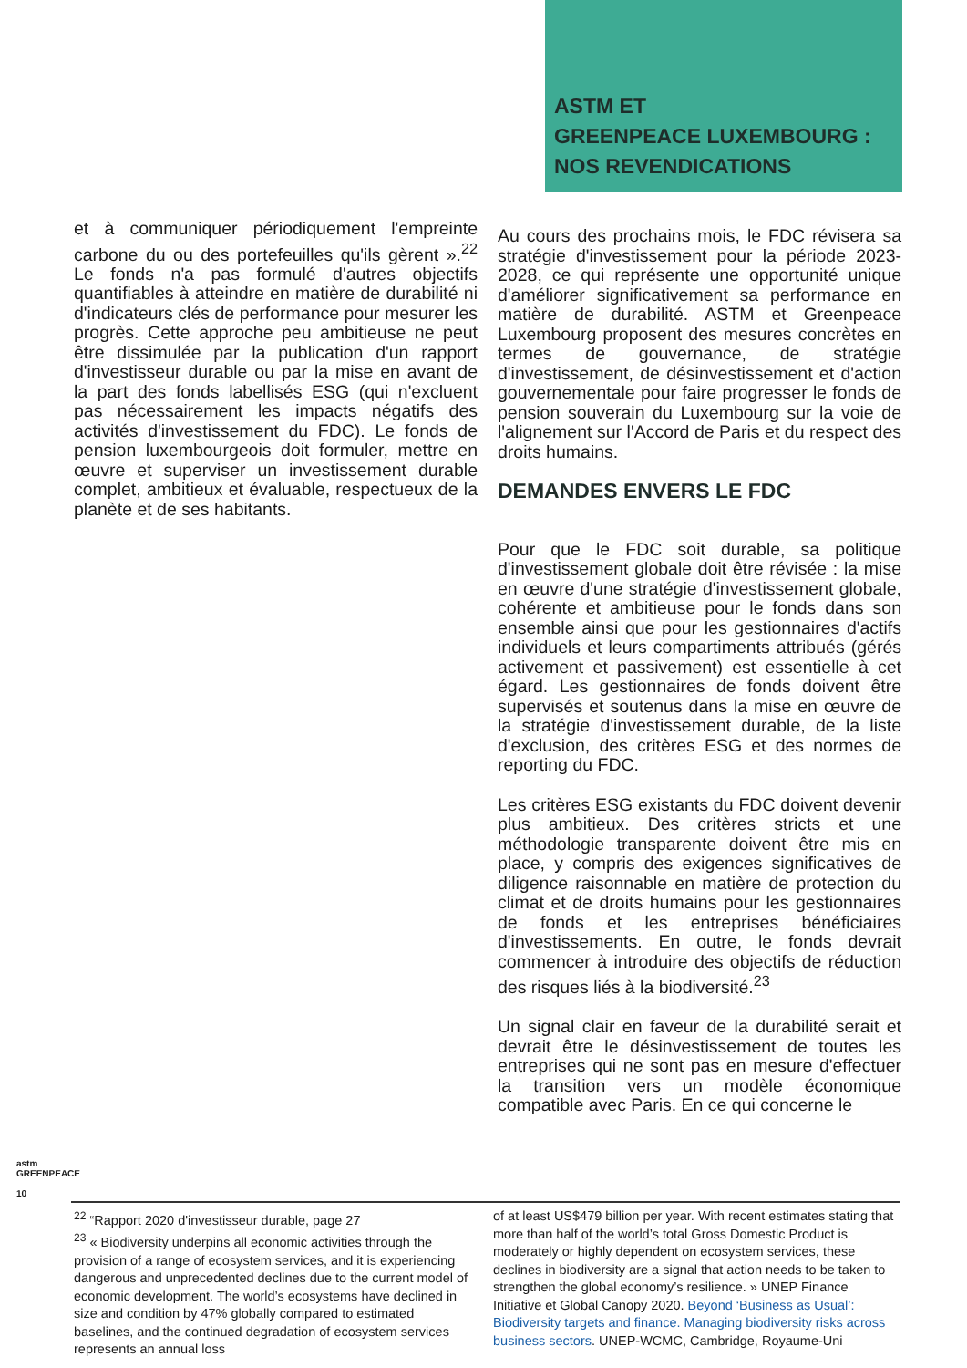ASTM ET
GREENPEACE LUXEMBOURG :
NOS REVENDICATIONS
et à communiquer périodiquement l'empreinte carbone du ou des portefeuilles qu'ils gèrent ».<sup>22</sup> Le fonds n'a pas formulé d'autres objectifs quantifiables à atteindre en matière de durabilité ni d'indicateurs clés de performance pour mesurer les progrès. Cette approche peu ambitieuse ne peut être dissimulée par la publication d'un rapport d'investisseur durable ou par la mise en avant de la part des fonds labellisés ESG (qui n'excluent pas nécessairement les impacts négatifs des activités d'investissement du FDC). Le fonds de pension luxembourgeois doit formuler, mettre en œuvre et superviser un investissement durable complet, ambitieux et évaluable, respectueux de la planète et de ses habitants.
Au cours des prochains mois, le FDC révisera sa stratégie d'investissement pour la période 2023-2028, ce qui représente une opportunité unique d'améliorer significativement sa performance en matière de durabilité. ASTM et Greenpeace Luxembourg proposent des mesures concrètes en termes de gouvernance, de stratégie d'investissement, de désinvestissement et d'action gouvernementale pour faire progresser le fonds de pension souverain du Luxembourg sur la voie de l'alignement sur l'Accord de Paris et du respect des droits humains.
DEMANDES ENVERS LE FDC
Pour que le FDC soit durable, sa politique d'investissement globale doit être révisée : la mise en œuvre d'une stratégie d'investissement globale, cohérente et ambitieuse pour le fonds dans son ensemble ainsi que pour les gestionnaires d'actifs individuels et leurs compartiments attribués (gérés activement et passivement) est essentielle à cet égard. Les gestionnaires de fonds doivent être supervisés et soutenus dans la mise en œuvre de la stratégie d'investissement durable, de la liste d'exclusion, des critères ESG et des normes de reporting du FDC.
Les critères ESG existants du FDC doivent devenir plus ambitieux. Des critères stricts et une méthodologie transparente doivent être mis en place, y compris des exigences significatives de diligence raisonnable en matière de protection du climat et de droits humains pour les gestionnaires de fonds et les entreprises bénéficiaires d'investissements. En outre, le fonds devrait commencer à introduire des objectifs de réduction des risques liés à la biodiversité.<sup>23</sup>
Un signal clair en faveur de la durabilité serait et devrait être le désinvestissement de toutes les entreprises qui ne sont pas en mesure d'effectuer la transition vers un modèle économique compatible avec Paris. En ce qui concerne le
astm GREENPEACE
10
<sup>22</sup> “Rapport 2020 d'investisseur durable, page 27
<sup>23</sup> « Biodiversity underpins all economic activities through the provision of a range of ecosystem services, and it is experiencing dangerous and unprecedented declines due to the current model of economic development. The world’s ecosystems have declined in size and condition by 47% globally compared to estimated baselines, and the continued degradation of ecosystem services represents an annual loss
of at least US$479 billion per year. With recent estimates stating that more than half of the world’s total Gross Domestic Product is moderately or highly dependent on ecosystem services, these declines in biodiversity are a signal that action needs to be taken to strengthen the global economy’s resilience. » UNEP Finance Initiative et Global Canopy 2020. Beyond ‘Business as Usual’: Biodiversity targets and finance. Managing biodiversity risks across business sectors. UNEP-WCMC, Cambridge, Royaume-Uni